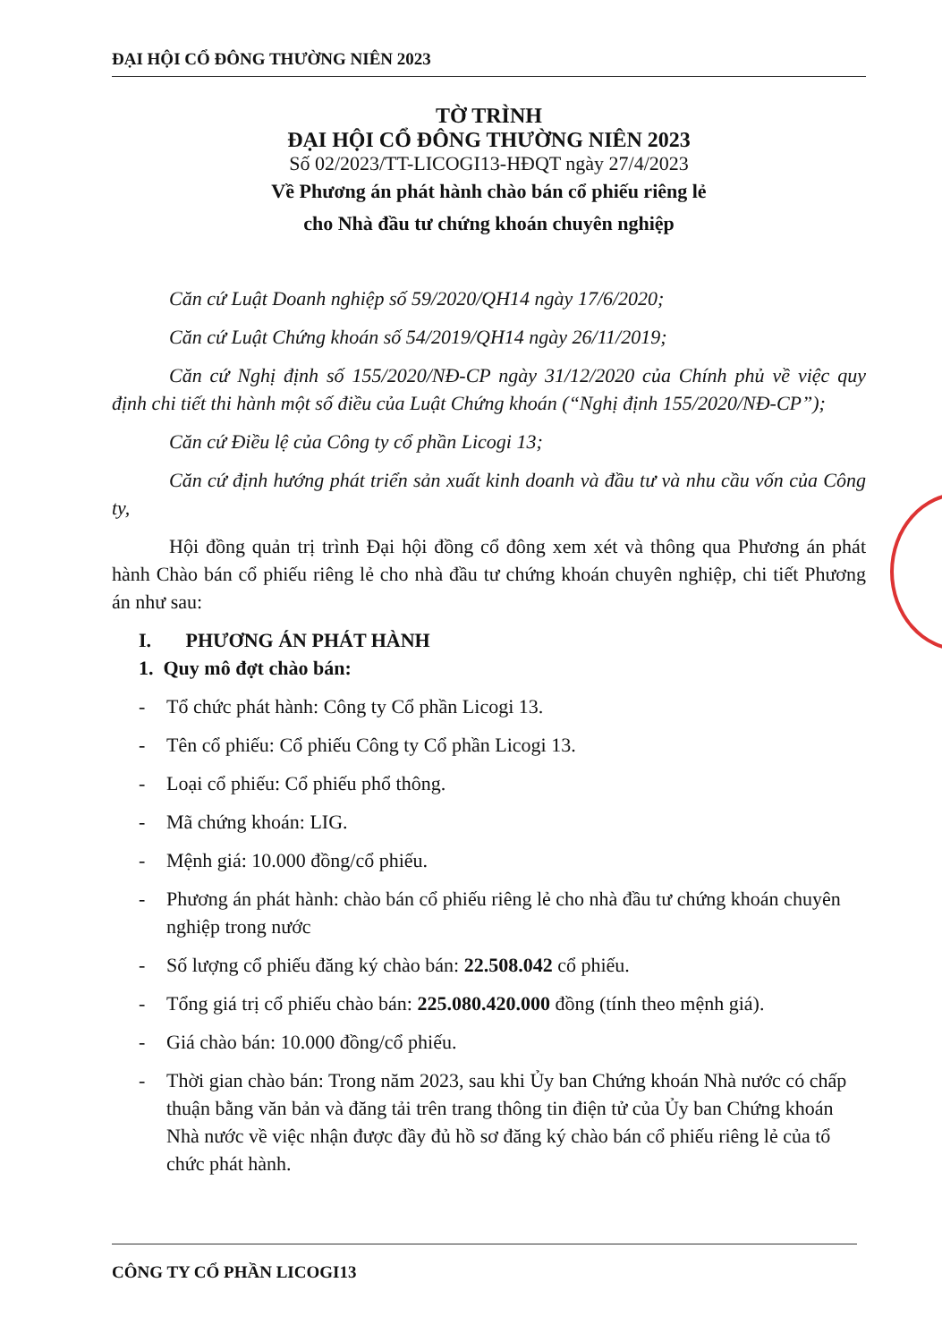ĐẠI HỘI CỔ ĐÔNG THƯỜNG NIÊN 2023
TỜ TRÌNH
ĐẠI HỘI CỔ ĐÔNG THƯỜNG NIÊN 2023
Số 02/2023/TT-LICOGI13-HĐQT ngày 27/4/2023
Về Phương án phát hành chào bán cổ phiếu riêng lẻ
cho Nhà đầu tư chứng khoán chuyên nghiệp
Căn cứ Luật Doanh nghiệp số 59/2020/QH14 ngày 17/6/2020;
Căn cứ Luật Chứng khoán số 54/2019/QH14 ngày 26/11/2019;
Căn cứ Nghị định số 155/2020/NĐ-CP ngày 31/12/2020 của Chính phủ về việc quy định chi tiết thi hành một số điều của Luật Chứng khoán (“Nghị định 155/2020/NĐ-CP”);
Căn cứ Điều lệ của Công ty cổ phần Licogi 13;
Căn cứ định hướng phát triển sản xuất kinh doanh và đầu tư và nhu cầu vốn của Công ty,
Hội đồng quản trị trình Đại hội đồng cổ đông xem xét và thông qua Phương án phát hành Chào bán cổ phiếu riêng lẻ cho nhà đầu tư chứng khoán chuyên nghiệp, chi tiết Phương án như sau:
I. PHƯƠNG ÁN PHÁT HÀNH
1. Quy mô đợt chào bán:
- Tổ chức phát hành: Công ty Cổ phần Licogi 13.
- Tên cổ phiếu: Cổ phiếu Công ty Cổ phần Licogi 13.
- Loại cổ phiếu: Cổ phiếu phổ thông.
- Mã chứng khoán: LIG.
- Mệnh giá: 10.000 đồng/cổ phiếu.
- Phương án phát hành: chào bán cổ phiếu riêng lẻ cho nhà đầu tư chứng khoán chuyên nghiệp trong nước
- Số lượng cổ phiếu đăng ký chào bán: 22.508.042 cổ phiếu.
- Tổng giá trị cổ phiếu chào bán: 225.080.420.000 đồng (tính theo mệnh giá).
- Giá chào bán: 10.000 đồng/cổ phiếu.
- Thời gian chào bán: Trong năm 2023, sau khi Ủy ban Chứng khoán Nhà nước có chấp thuận bằng văn bản và đăng tải trên trang thông tin điện tử của Ủy ban Chứng khoán Nhà nước về việc nhận được đầy đủ hồ sơ đăng ký chào bán cổ phiếu riêng lẻ của tổ chức phát hành.
CÔNG TY CỔ PHẦN LICOGI13